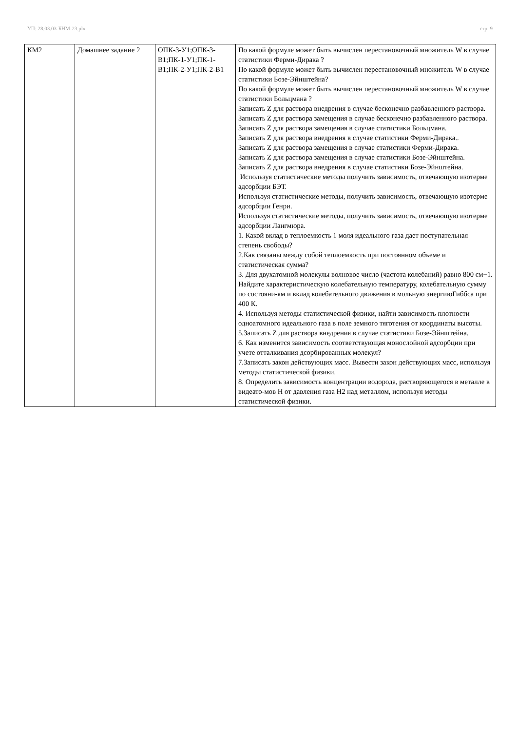УП: 28.03.03-БНМ-23.plx стр. 9
| КМ2 | Домашнее задание 2 | ОПК-3-У1;ОПК-3-В1;ПК-1-У1;ПК-1-В1;ПК-2-У1;ПК-2-В1 | По какой формуле может быть вычислен перестановочный множитель W в случае статистики Ферми-Дирака ? По какой формуле может быть вычислен перестановочный множитель W в случае статистики Бозе-Эйнштейна? По какой формуле может быть вычислен перестановочный множитель W в случае статистики Больцмана ? Записать Z для раствора внедрения в случае бесконечно разбавленного раствора. Записать Z для раствора замещения в случае бесконечно разбавленного раствора. Записать Z для раствора замещения в случае статистики Больцмана. Записать Z для раствора внедрения в случае статистики Ферми-Дирака.. Записать Z для раствора замещения в случае статистики Ферми-Дирака. Записать Z для раствора замещения в случае статистики Бозе-Эйнштейна. Записать Z для раствора внедрения в случае статистики Бозе-Эйнштейна. Используя статистические методы получить зависимость, отвечающую изотерме адсорбции БЭТ. Используя статистические методы, получить зависимость, отвечающую изотерме адсорбции Генри. Используя статистические методы, получить зависимость, отвечающую изотерме адсорбции Лангмюра. 1. Какой вклад в теплоемкость 1 моля идеального газа дает поступательная степень свободы? 2.Как связаны между собой теплоемкость при постоянном объеме и статистическая сумма? 3. Для двухатомной молекулы волновое число (частота колебаний) равно 800 см−1. Найдите характеристическую колебательную температуру, колебательную сумму по состояни-ям и вклад колебательного движения в мольную энергиюГиббса при 400 К. 4. Используя методы статистической физики, найти зависимость плотности одноатомного идеального газа в поле земного тяготения от координаты высоты. 5.Записать Z для раствора внедрения в случае статистики Бозе-Эйнштейна. 6. Как изменится зависимость соответствующая монослойной адсорбции при учете отталкивания дсорбированных молекул? 7.Записать закон действующих масс. Вывести закон действующих масс, используя методы статистической физики. 8. Определить зависимость концентрации водорода, растворяющегося в металле в видеато-мов Н от давления газа Н2 над металлом, используя методы статистической физики. |